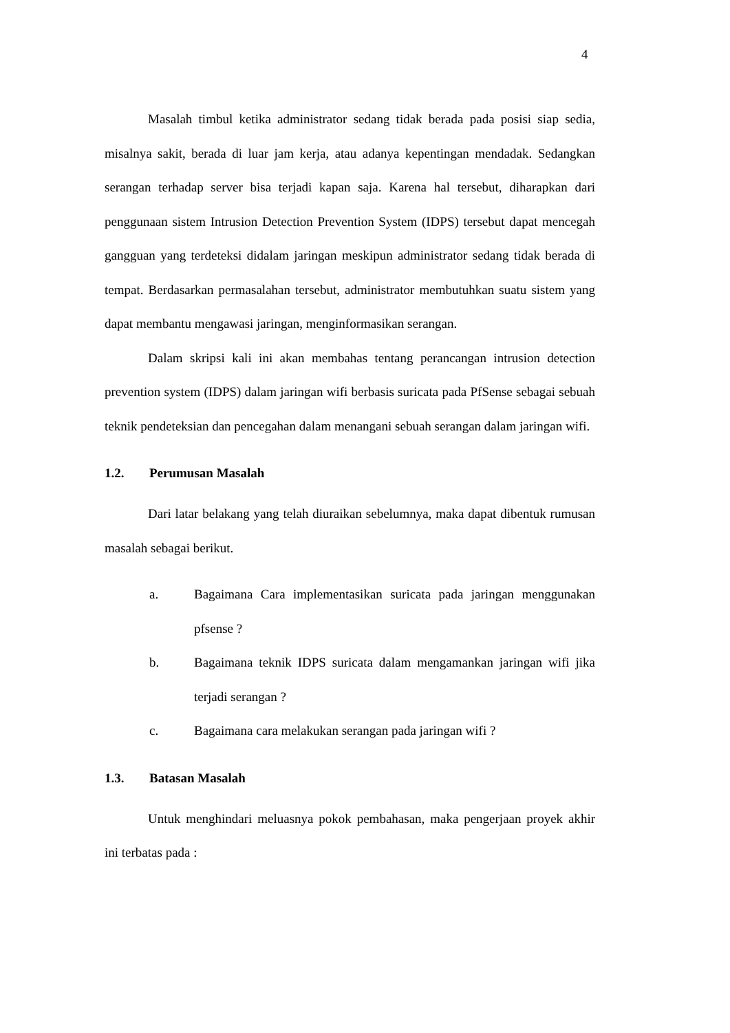4
Masalah timbul ketika administrator sedang tidak berada pada posisi siap sedia, misalnya sakit, berada di luar jam kerja, atau adanya kepentingan mendadak. Sedangkan serangan terhadap server bisa terjadi kapan saja. Karena hal tersebut, diharapkan dari penggunaan sistem Intrusion Detection Prevention System (IDPS) tersebut dapat mencegah gangguan yang terdeteksi didalam jaringan meskipun administrator sedang tidak berada di tempat. Berdasarkan permasalahan tersebut, administrator membutuhkan suatu sistem yang dapat membantu mengawasi jaringan, menginformasikan serangan.
Dalam skripsi kali ini akan membahas tentang perancangan intrusion detection prevention system (IDPS) dalam jaringan wifi berbasis suricata pada PfSense sebagai sebuah teknik pendeteksian dan pencegahan dalam menangani sebuah serangan dalam jaringan wifi.
1.2. Perumusan Masalah
Dari latar belakang yang telah diuraikan sebelumnya, maka dapat dibentuk rumusan masalah sebagai berikut.
a. Bagaimana Cara implementasikan suricata pada jaringan menggunakan pfsense ?
b. Bagaimana teknik IDPS suricata dalam mengamankan jaringan wifi jika terjadi serangan ?
c. Bagaimana cara melakukan serangan pada jaringan wifi ?
1.3. Batasan Masalah
Untuk menghindari meluasnya pokok pembahasan, maka pengerjaan proyek akhir ini terbatas pada :